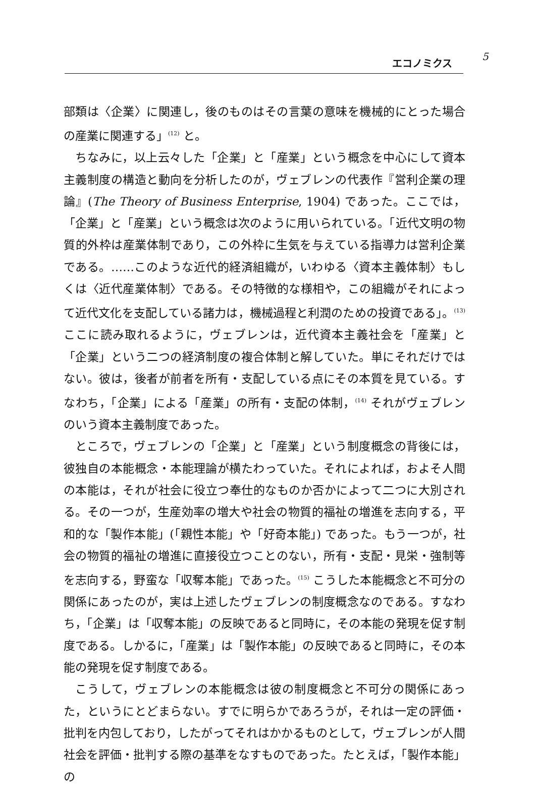エコノミクス 5
部類は〈企業〉に関連し，後のものはその言葉の意味を機械的にとった場合の産業に関連する」<sup>(12)</sup> と。
ちなみに，以上云々した「企業」と「産業」という概念を中心にして資本主義制度の構造と動向を分析したのが，ヴェブレンの代表作『営利企業の理論』(The Theory of Business Enterprise, 1904) であった。ここでは，「企業」と「産業」という概念は次のように用いられている。「近代文明の物質的外枠は産業体制であり，この外枠に生気を与えている指導力は営利企業である。……このような近代的経済組織が，いわゆる〈資本主義体制〉もしくは〈近代産業体制〉である。その特徴的な様相や，この組織がそれによって近代文化を支配している諸力は，機械過程と利潤のための投資である」。<sup>(13)</sup> ここに読み取れるように，ヴェブレンは，近代資本主義社会を「産業」と「企業」という二つの経済制度の複合体制と解していた。単にそれだけではない。彼は，後者が前者を所有・支配している点にその本質を見ている。すなわち，「企業」による「産業」の所有・支配の体制，<sup>(14)</sup> それがヴェブレンのいう資本主義制度であった。
ところで，ヴェブレンの「企業」と「産業」という制度概念の背後には，彼独自の本能概念・本能理論が横たわっていた。それによれば，およそ人間の本能は，それが社会に役立つ奉仕的なものか否かによって二つに大別される。その一つが，生産効率の増大や社会の物質的福祉の増進を志向する，平和的な「製作本能」(「親性本能」や「好奇本能」) であった。もう一つが，社会の物質的福祉の増進に直接役立つことのない，所有・支配・見栄・強制等を志向する，野蛮な「収奪本能」であった。<sup>(15)</sup> こうした本能概念と不可分の関係にあったのが，実は上述したヴェブレンの制度概念なのである。すなわち，「企業」は「収奪本能」の反映であると同時に，その本能の発現を促す制度である。しかるに，「産業」は「製作本能」の反映であると同時に，その本能の発現を促す制度である。
こうして，ヴェブレンの本能概念は彼の制度概念と不可分の関係にあった，というにとどまらない。すでに明らかであろうが，それは一定の評価・批判を内包しており，したがってそれはかかるものとして，ヴェブレンが人間社会を評価・批判する際の基準をなすものであった。たとえば，「製作本能」の